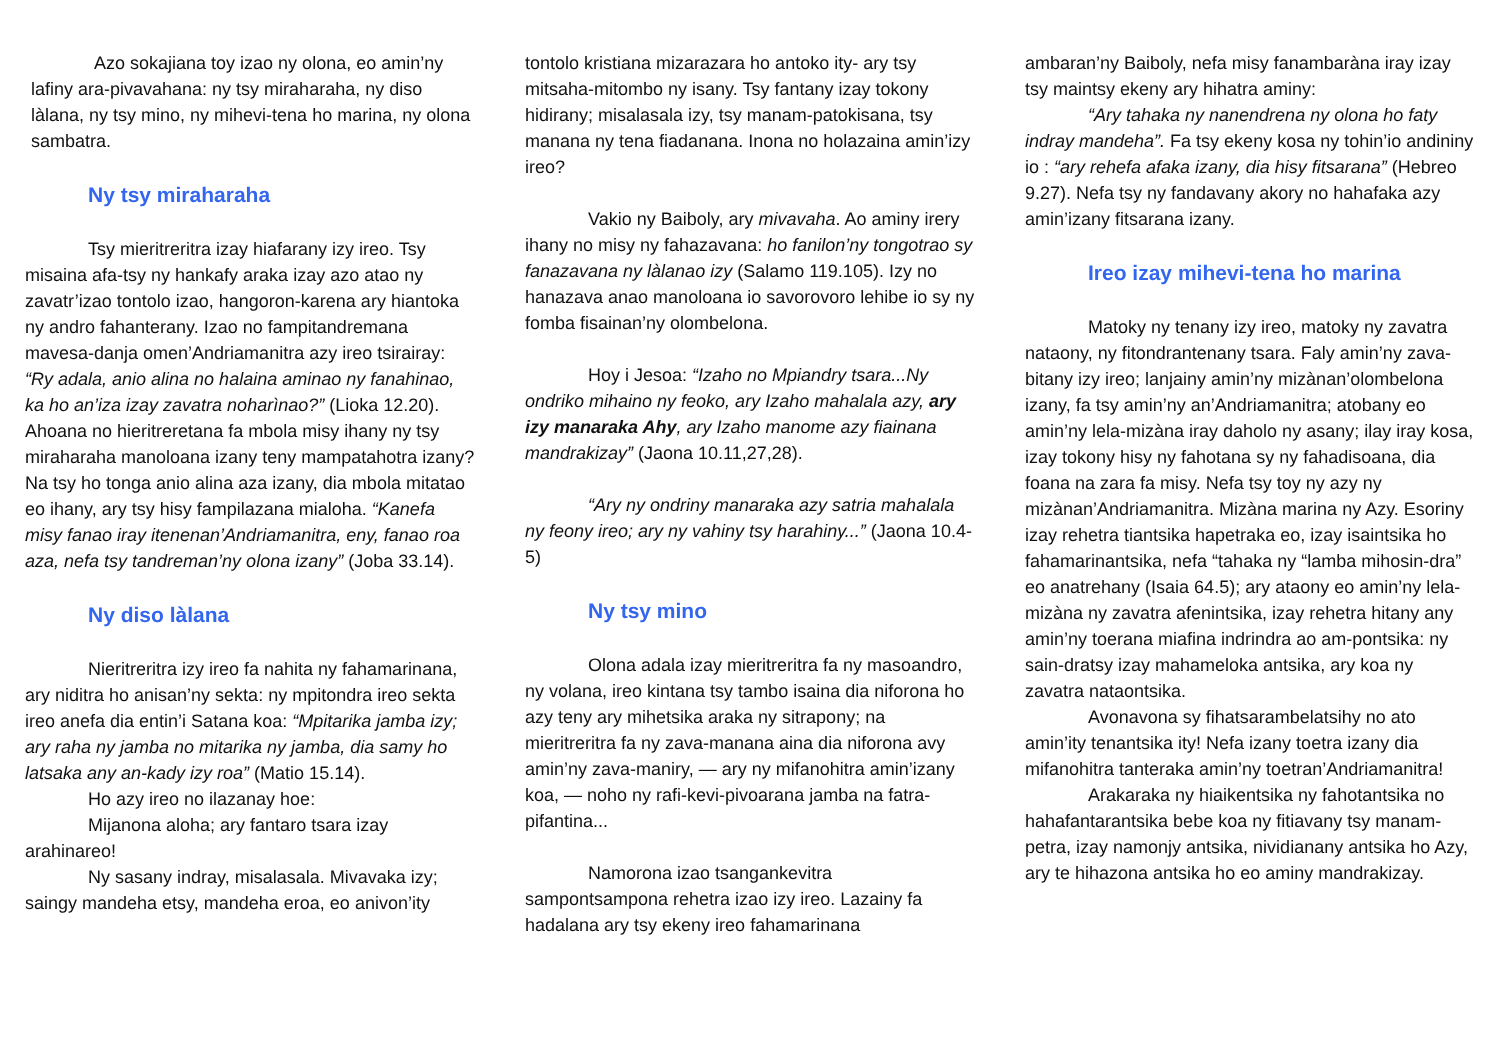Azo sokajiana toy izao ny olona, eo amin’ny lafiny ara-pivavahana: ny tsy miraharaha, ny diso làlana, ny tsy mino, ny mihevi-tena ho marina, ny olona sambatra.
Ny tsy miraharaha
Tsy mieritreritra izay hiafarany izy ireo. Tsy misaina afa-tsy ny hankafy araka izay azo atao ny zavatr’izao tontolo izao, hangoron-karena ary hiantoka ny andro fahanterany. Izao no fampitandremana mavesa-danja omen’Andriamanitra azy ireo tsirairay: “Ry adala, anio alina no halaina aminao ny fanahinao, ka ho an’iza izay zavatra noharìnao?” (Lioka 12.20). Ahoana no hieritreretana fa mbola misy ihany ny tsy miraharaha manoloana izany teny mampatahotra izany? Na tsy ho tonga anio alina aza izany, dia mbola mitatao eo ihany, ary tsy hisy fampilazana mialoha. “Kanefa misy fanao iray itenenan’Andriamanitra, eny, fanao roa aza, nefa tsy tandreman’ny olona izany” (Joba 33.14).
Ny diso làlana
Nieritreritra izy ireo fa nahita ny fahamarinana, ary niditra ho anisan’ny sekta: ny mpitondra ireo sekta ireo anefa dia entin’i Satana koa: “Mpitarika jamba izy; ary raha ny jamba no mitarika ny jamba, dia samy ho latsaka any an-kady izy roa” (Matio 15.14).
Ho azy ireo no ilazanay hoe:
Mijanona aloha; ary fantaro tsara izay arahinareo!
Ny sasany indray, misalasala. Mivavaka izy; saingy mandeha etsy, mandeha eroa, eo anivon’ity
tontolo kristiana mizarazara ho antoko ity- ary tsy mitsaha-mitombo ny isany. Tsy fantany izay tokony hidirany; misalasala izy, tsy manam-patokisana, tsy manana ny tena fiadanana. Inona no holazaina amin’izy ireo?
Vakio ny Baiboly, ary mivavaha. Ao aminy irery ihany no misy ny fahazavana: ho fanilon’ny tongotrao sy fanazavana ny làlanao izy (Salamo 119.105). Izy no hanazava anao manoloana io savorovoro lehibe io sy ny fomba fisainan’ny olombelona.
Hoy i Jesoa: “Izaho no Mpiandry tsara...Ny ondriko mihaino ny feoko, ary Izaho mahalala azy, ary izy manaraka Ahy, ary Izaho manome azy fiainana mandrakizay” (Jaona 10.11,27,28).
“Ary ny ondriny manaraka azy satria mahalala ny feony ireo; ary ny vahiny tsy harahiny...” (Jaona 10.4-5)
Ny tsy mino
Olona adala izay mieritreritra fa ny masoandro, ny volana, ireo kintana tsy tambo isaina dia niforona ho azy teny ary mihetsika araka ny sitrapony; na mieritreritra fa ny zava-manana aina dia niforona avy amin’ny zava-maniry, — ary ny mifanohitra amin’izany koa, — noho ny rafi-kevi-pivoarana jamba na fatra-pifantina...
Namorona izao tsangankevitra sampontsampona rehetra izao izy ireo. Lazainy fa hadalana ary tsy ekeny ireo fahamarinana
ambaran’ny Baiboly, nefa misy fanambaràna iray izay tsy maintsy ekeny ary hihatra aminy:
“Ary tahaka ny nanendrena ny olona ho faty indray mandeha”. Fa tsy ekeny kosa ny tohin’io andininy io : “ary rehefa afaka izany, dia hisy fitsarana” (Hebreo 9.27). Nefa tsy ny fandavany akory no hahafaka azy amin’izany fitsarana izany.
Ireo izay mihevi-tena ho marina
Matoky ny tenany izy ireo, matoky ny zavatra nataony, ny fitondrantenany tsara. Faly amin’ny zava-bitany izy ireo; lanjainy amin’ny mizànan’olombelona izany, fa tsy amin’ny an’Andriamanitra; atobany eo amin’ny lela-mizàna iray daholo ny asany; ilay iray kosa, izay tokony hisy ny fahotana sy ny fahadisoana, dia foana na zara fa misy. Nefa tsy toy ny azy ny mizànan’Andriamanitra. Mizàna marina ny Azy. Esoriny izay rehetra tiantsika hapetraka eo, izay isaintsika ho fahamarinantsika, nefa “tahaka ny “lamba mihosin-dra” eo anatrehany (Isaia 64.5); ary ataony eo amin’ny lela-mizàna ny zavatra afenintsika, izay rehetra hitany any amin’ny toerana miafina indrindra ao am-pontsika: ny sain-dratsy izay mahameloka antsika, ary koa ny zavatra nataontsika.
Avonavona sy fihatsarambelatsihy no ato amin’ity tenantsika ity! Nefa izany toetra izany dia mifanohitra tanteraka amin’ny toetran’Andriamanitra!
Arakaraka ny hiaikentsika ny fahotantsika no hahafantarantsika bebe koa ny fitiavany tsy manam-petra, izay namonjy antsika, nividianany antsika ho Azy, ary te hihazona antsika ho eo aminy mandrakizay.